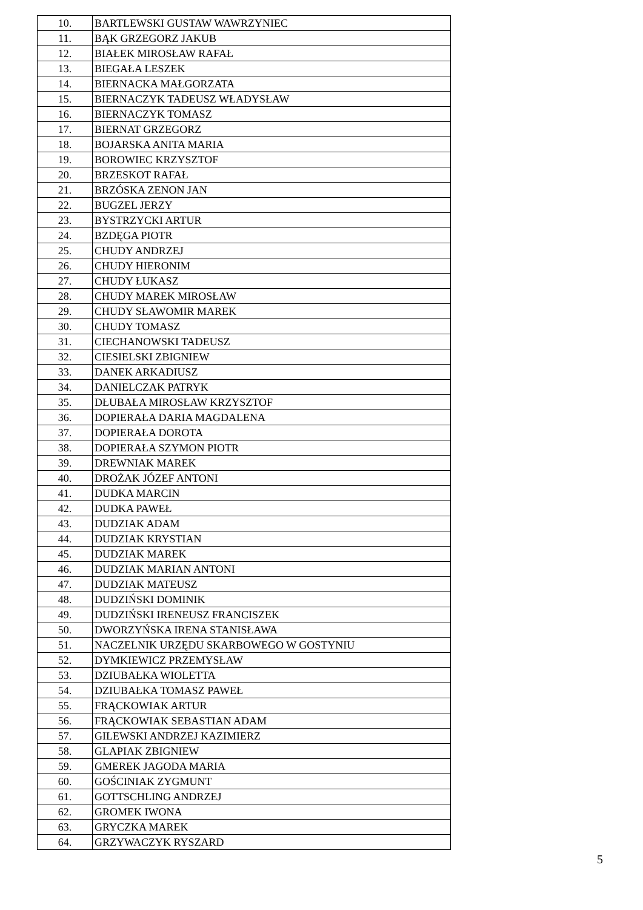| 10. | BARTLEWSKI GUSTAW WAWRZYNIEC |
| 11. | BĄK GRZEGORZ JAKUB |
| 12. | BIAŁEK MIROSŁAW RAFAŁ |
| 13. | BIEGAŁA LESZEK |
| 14. | BIERNACKA MAŁGORZATA |
| 15. | BIERNACZYK TADEUSZ WŁADYSŁAW |
| 16. | BIERNACZYK TOMASZ |
| 17. | BIERNAT GRZEGORZ |
| 18. | BOJARSKA ANITA MARIA |
| 19. | BOROWIEC KRZYSZTOF |
| 20. | BRZESKOT RAFAŁ |
| 21. | BRZÓSKA ZENON JAN |
| 22. | BUGZEL JERZY |
| 23. | BYSTRZYCKI ARTUR |
| 24. | BZDĘGA PIOTR |
| 25. | CHUDY ANDRZEJ |
| 26. | CHUDY HIERONIM |
| 27. | CHUDY ŁUKASZ |
| 28. | CHUDY MAREK MIROSŁAW |
| 29. | CHUDY SŁAWOMIR MAREK |
| 30. | CHUDY TOMASZ |
| 31. | CIECHANOWSKI TADEUSZ |
| 32. | CIESIELSKI ZBIGNIEW |
| 33. | DANEK ARKADIUSZ |
| 34. | DANIELCZAK PATRYK |
| 35. | DŁUBAŁA MIROSŁAW KRZYSZTOF |
| 36. | DOPIERAŁA DARIA MAGDALENA |
| 37. | DOPIERAŁA DOROTA |
| 38. | DOPIERAŁA SZYMON PIOTR |
| 39. | DREWNIAK MAREK |
| 40. | DROŻAK JÓZEF ANTONI |
| 41. | DUDKA MARCIN |
| 42. | DUDKA PAWEŁ |
| 43. | DUDZIAK ADAM |
| 44. | DUDZIAK KRYSTIAN |
| 45. | DUDZIAK MAREK |
| 46. | DUDZIAK MARIAN ANTONI |
| 47. | DUDZIAK MATEUSZ |
| 48. | DUDZIŃSKI DOMINIK |
| 49. | DUDZIŃSKI IRENEUSZ FRANCISZEK |
| 50. | DWORZYŃSKA IRENA STANISŁAWA |
| 51. | NACZELNIK URZĘDU SKARBOWEGO W GOSTYNIU |
| 52. | DYMKIEWICZ PRZEMYSŁAW |
| 53. | DZIUBAŁKA WIOLETTA |
| 54. | DZIUBAŁKA TOMASZ PAWEŁ |
| 55. | FRĄCKOWIAK ARTUR |
| 56. | FRĄCKOWIAK SEBASTIAN ADAM |
| 57. | GILEWSKI ANDRZEJ KAZIMIERZ |
| 58. | GLAPIAK ZBIGNIEW |
| 59. | GMEREK JAGODA MARIA |
| 60. | GOŚCINIAK ZYGMUNT |
| 61. | GOTTSCHLING ANDRZEJ |
| 62. | GROMEK IWONA |
| 63. | GRYCZKA MAREK |
| 64. | GRZYWACZYK RYSZARD |
5